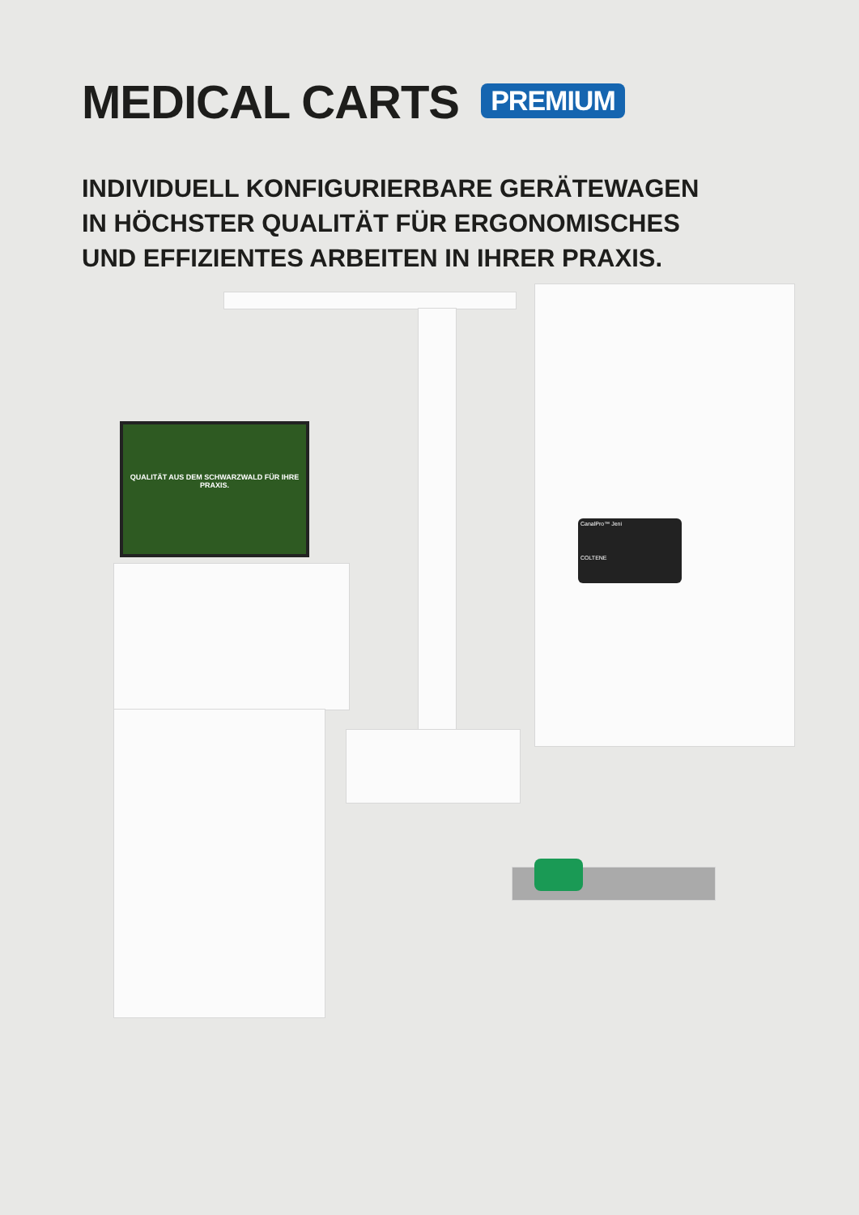MEDICAL CARTS PREMIUM
INDIVIDUELL KONFIGURIERBARE GERÄTEWAGEN
IN HÖCHSTER QUALITÄT FÜR ERGONOMISCHES
UND EFFIZIENTES ARBEITEN IN IHRER PRAXIS.
QUALITÄT AUS DEM SCHWARZWALD FÜR IHRE PRAXIS.
CanalPro™ Jeni
COLTENE